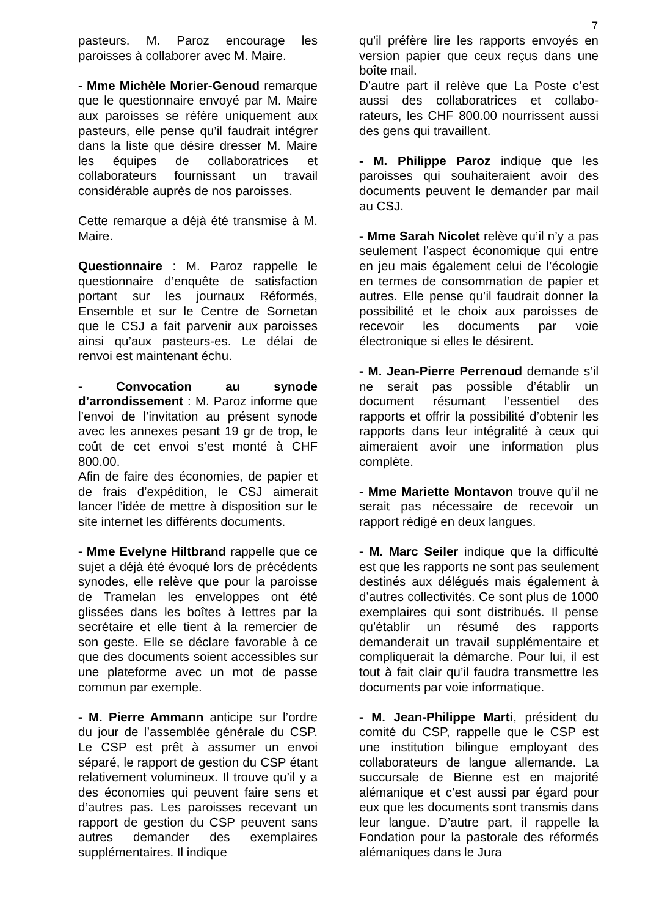7
pasteurs. M. Paroz encourage les paroisses à collaborer avec M. Maire.
- Mme Michèle Morier-Genoud remarque que le questionnaire envoyé par M. Maire aux paroisses se réfère uniquement aux pasteurs, elle pense qu’il faudrait intégrer dans la liste que désire dresser M. Maire les équipes de collaboratrices et collaborateurs fournissant un travail considérable auprès de nos paroisses.
Cette remarque a déjà été transmise à M. Maire.
Questionnaire : M. Paroz rappelle le questionnaire d’enquête de satisfaction portant sur les journaux Réformés, Ensemble et sur le Centre de Sornetan que le CSJ a fait parvenir aux paroisses ainsi qu’aux pasteurs-es. Le délai de renvoi est maintenant échu.
- Convocation au synode d’arrondissement : M. Paroz informe que l’envoi de l’invitation au présent synode avec les annexes pesant 19 gr de trop, le coût de cet envoi s’est monté à CHF 800.00.
Afin de faire des économies, de papier et de frais d’expédition, le CSJ aimerait lancer l’idée de mettre à disposition sur le site internet les différents documents.
- Mme Evelyne Hiltbrand rappelle que ce sujet a déjà été évoqué lors de précédents synodes, elle relève que pour la paroisse de Tramelan les enveloppes ont été glissées dans les boîtes à lettres par la secrétaire et elle tient à la remercier de son geste. Elle se déclare favorable à ce que des documents soient accessibles sur une plateforme avec un mot de passe commun par exemple.
- M. Pierre Ammann anticipe sur l’ordre du jour de l’assemblée générale du CSP. Le CSP est prêt à assumer un envoi séparé, le rapport de gestion du CSP étant relativement volumineux. Il trouve qu’il y a des économies qui peuvent faire sens et d’autres pas. Les paroisses recevant un rapport de gestion du CSP peuvent sans autres demander des exemplaires supplémentaires. Il indique
qu’il préfère lire les rapports envoyés en version papier que ceux reçus dans une boîte mail.
D’autre part il relève que La Poste c’est aussi des collaboratrices et collabo-rateurs, les CHF 800.00 nourrissent aussi des gens qui travaillent.
- M. Philippe Paroz indique que les paroisses qui souhaiteraient avoir des documents peuvent le demander par mail au CSJ.
- Mme Sarah Nicolet relève qu’il n’y a pas seulement l’aspect économique qui entre en jeu mais également celui de l’écologie en termes de consommation de papier et autres. Elle pense qu’il faudrait donner la possibilité et le choix aux paroisses de recevoir les documents par voie électronique si elles le désirent.
- M. Jean-Pierre Perrenoud demande s’il ne serait pas possible d’établir un document résumant l’essentiel des rapports et offrir la possibilité d’obtenir les rapports dans leur intégralité à ceux qui aimeraient avoir une information plus complète.
- Mme Mariette Montavon trouve qu’il ne serait pas nécessaire de recevoir un rapport rédigé en deux langues.
- M. Marc Seiler indique que la difficulté est que les rapports ne sont pas seulement destinés aux délégués mais également à d’autres collectivités. Ce sont plus de 1000 exemplaires qui sont distribués. Il pense qu’établir un résumé des rapports demanderait un travail supplémentaire et compliquerait la démarche. Pour lui, il est tout à fait clair qu’il faudra transmettre les documents par voie informatique.
- M. Jean-Philippe Marti, président du comité du CSP, rappelle que le CSP est une institution bilingue employant des collaborateurs de langue allemande. La succursale de Bienne est en majorité alémanique et c’est aussi par égard pour eux que les documents sont transmis dans leur langue. D’autre part, il rappelle la Fondation pour la pastorale des réformés alémaniques dans le Jura